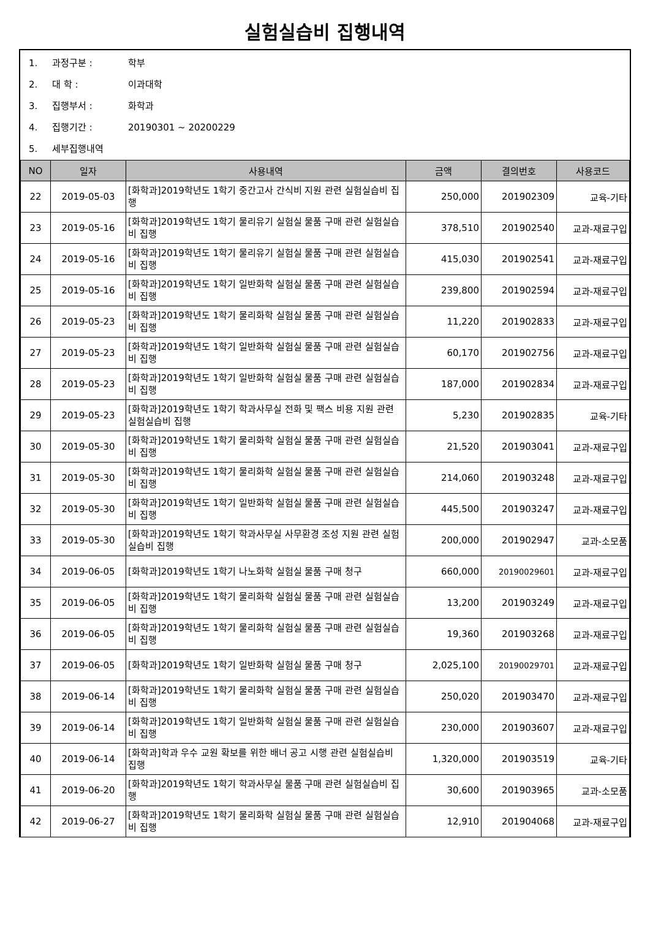실험실습비 집행내역
1. 과정구분 : 학부
2. 대 학 : 이과대학
3. 집행부서 : 화학과
4. 집행기간 : 20190301 ~ 20200229
5. 세부집행내역
| NO | 일자 | 사용내역 | 금액 | 결의번호 | 사용코드 |
| --- | --- | --- | --- | --- | --- |
| 22 | 2019-05-03 | [화학과]2019학년도 1학기 중간고사 간식비 지원 관련 실험실습비 집행 | 250,000 | 201902309 | 교육-기타 |
| 23 | 2019-05-16 | [화학과]2019학년도 1학기 물리유기 실험실 물품 구매 관련 실험실습비 집행 | 378,510 | 201902540 | 교과-재료구입 |
| 24 | 2019-05-16 | [화학과]2019학년도 1학기 물리유기 실험실 물품 구매 관련 실험실습비 집행 | 415,030 | 201902541 | 교과-재료구입 |
| 25 | 2019-05-16 | [화학과]2019학년도 1학기 일반화학 실험실 물품 구매 관련 실험실습비 집행 | 239,800 | 201902594 | 교과-재료구입 |
| 26 | 2019-05-23 | [화학과]2019학년도 1학기 물리화학 실험실 물품 구매 관련 실험실습비 집행 | 11,220 | 201902833 | 교과-재료구입 |
| 27 | 2019-05-23 | [화학과]2019학년도 1학기 일반화학 실험실 물품 구매 관련 실험실습비 집행 | 60,170 | 201902756 | 교과-재료구입 |
| 28 | 2019-05-23 | [화학과]2019학년도 1학기 일반화학 실험실 물품 구매 관련 실험실습비 집행 | 187,000 | 201902834 | 교과-재료구입 |
| 29 | 2019-05-23 | [화학과]2019학년도 1학기 학과사무실 전화 및 팩스 비용 지원 관련 실험실습비 집행 | 5,230 | 201902835 | 교육-기타 |
| 30 | 2019-05-30 | [화학과]2019학년도 1학기 물리화학 실험실 물품 구매 관련 실험실습비 집행 | 21,520 | 201903041 | 교과-재료구입 |
| 31 | 2019-05-30 | [화학과]2019학년도 1학기 물리화학 실험실 물품 구매 관련 실험실습비 집행 | 214,060 | 201903248 | 교과-재료구입 |
| 32 | 2019-05-30 | [화학과]2019학년도 1학기 일반화학 실험실 물품 구매 관련 실험실습비 집행 | 445,500 | 201903247 | 교과-재료구입 |
| 33 | 2019-05-30 | [화학과]2019학년도 1학기 학과사무실 사무환경 조성 지원 관련 실험실습비 집행 | 200,000 | 201902947 | 교과-소모품 |
| 34 | 2019-06-05 | [화학과]2019학년도 1학기 나노화학 실험실 물품 구매 청구 | 660,000 | 20190029601 | 교과-재료구입 |
| 35 | 2019-06-05 | [화학과]2019학년도 1학기 물리화학 실험실 물품 구매 관련 실험실습비 집행 | 13,200 | 201903249 | 교과-재료구입 |
| 36 | 2019-06-05 | [화학과]2019학년도 1학기 물리화학 실험실 물품 구매 관련 실험실습비 집행 | 19,360 | 201903268 | 교과-재료구입 |
| 37 | 2019-06-05 | [화학과]2019학년도 1학기 일반화학 실험실 물품 구매 청구 | 2,025,100 | 20190029701 | 교과-재료구입 |
| 38 | 2019-06-14 | [화학과]2019학년도 1학기 물리화학 실험실 물품 구매 관련 실험실습비 집행 | 250,020 | 201903470 | 교과-재료구입 |
| 39 | 2019-06-14 | [화학과]2019학년도 1학기 일반화학 실험실 물품 구매 관련 실험실습비 집행 | 230,000 | 201903607 | 교과-재료구입 |
| 40 | 2019-06-14 | [화학과]학과 우수 교원 확보를 위한 배너 공고 시행 관련 실험실습비 집행 | 1,320,000 | 201903519 | 교육-기타 |
| 41 | 2019-06-20 | [화학과]2019학년도 1학기 학과사무실 물품 구매 관련 실험실습비 집행 | 30,600 | 201903965 | 교과-소모품 |
| 42 | 2019-06-27 | [화학과]2019학년도 1학기 물리화학 실험실 물품 구매 관련 실험실습비 집행 | 12,910 | 201904068 | 교과-재료구입 |